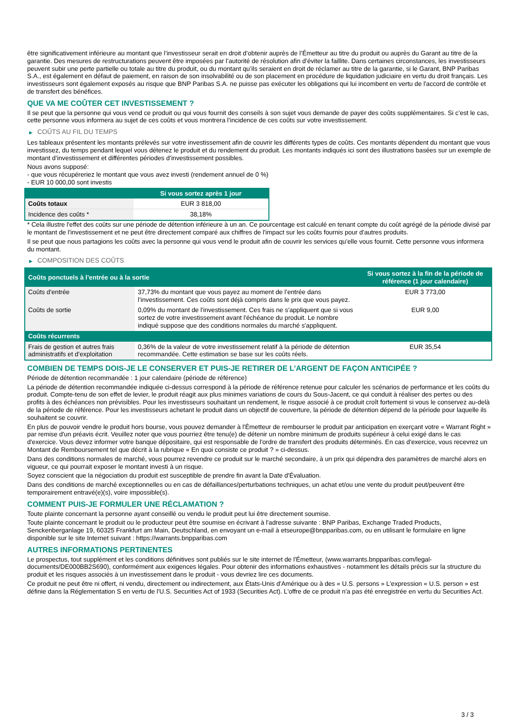être significativement inférieure au montant que l’investisseur serait en droit d’obtenir auprès de l’Émetteur au titre du produit ou auprès du Garant au titre de la garantie. Des mesures de restructurations peuvent être imposées par l’autorité de résolution afin d’éviter la faillite. Dans certaines circonstances, les investisseurs peuvent subir une perte partielle ou totale au titre du produit, ou du montant qu’ils seraient en droit de réclamer au titre de la garantie, si le Garant, BNP Paribas S.A., est également en défaut de paiement, en raison de son insolvabilité ou de son placement en procédure de liquidation judiciaire en vertu du droit français. Les investisseurs sont également exposés au risque que BNP Paribas S.A. ne puisse pas exécuter les obligations qui lui incombent en vertu de l'accord de contrôle et de transfert des bénéfices.
QUE VA ME COÛTER CET INVESTISSEMENT ?
Il se peut que la personne qui vous vend ce produit ou qui vous fournit des conseils à son sujet vous demande de payer des coûts supplémentaires. Si c’est le cas, cette personne vous informera au sujet de ces coûts et vous montrera l’incidence de ces coûts sur votre investissement.
▶ COÛTS AU FIL DU TEMPS
Les tableaux présentent les montants prélevés sur votre investissement afin de couvrir les différents types de coûts. Ces montants dépendent du montant que vous investissez, du temps pendant lequel vous détenez le produit et du rendement du produit. Les montants indiqués ici sont des illustrations basées sur un exemple de montant d’investissement et différentes périodes d’investissement possibles.
Nous avons supposé:
- que vous récupéreriez le montant que vous avez investi (rendement annuel de 0 %)
- EUR 10 000,00 sont investis
| | Si vous sortez après 1 jour |
| --- | --- |
| Coûts totaux | EUR 3 818,00 |
| Incidence des coûts * | 38,18% |
* Cela illustre l'effet des coûts sur une période de détention inférieure à un an. Ce pourcentage est calculé en tenant compte du coût agrégé de la période divisé par le montant de l'investissement et ne peut être directement comparé aux chiffres de l'impact sur les coûts fournis pour d'autres produits.
Il se peut que nous partagions les coûts avec la personne qui vous vend le produit afin de couvrir les services qu’elle vous fournit. Cette personne vous informera du montant.
▶ COMPOSITION DES COÛTS
| Coûts ponctuels à l’entrée ou à la sortie | | Si vous sortez à la fin de la période de référence (1 jour calendaire) |
| --- | --- | --- |
| Coûts d'entrée | 37,73% du montant que vous payez au moment de l’entrée dans l’investissement. Ces coûts sont déjà compris dans le prix que vous payez. | EUR 3 773,00 |
| Coûts de sortie | 0,09% du montant de l'investissement. Ces frais ne s'appliquent que si vous sortez de votre investissement avant l'échéance du produit. Le nombre indiqué suppose que des conditions normales du marché s'appliquent. | EUR 9,00 |
| Coûts récurrents | | |
| Frais de gestion et autres frais administratifs et d’exploitation | 0,36% de la valeur de votre investissement relatif à la période de détention recommandée. Cette estimation se base sur les coûts réels. | EUR 35,54 |
COMBIEN DE TEMPS DOIS-JE LE CONSERVER ET PUIS-JE RETIRER DE L’ARGENT DE FAÇON ANTICIPÉE ?
Période de détention recommandée : 1 jour calendaire (période de référence)
La période de détention recommandée indiquée ci-dessus correspond à la période de référence retenue pour calculer les scénarios de performance et les coûts du produit. Compte-tenu de son effet de levier, le produit réagit aux plus minimes variations de cours du Sous-Jacent, ce qui conduit à réaliser des pertes ou des profits à des échéances non prévisibles. Pour les investisseurs souhaitant un rendement, le risque associé à ce produit croît fortement si vous le conservez au-delà de la période de référence. Pour les investisseurs achetant le produit dans un objectif de couverture, la période de détention dépend de la période pour laquelle ils souhaitent se couvrir.
En plus de pouvoir vendre le produit hors bourse, vous pouvez demander à l'Émetteur de rembourser le produit par anticipation en exerçant votre « Warrant Right » par remise d'un préavis écrit. Veuillez noter que vous pourriez être tenu(e) de détenir un nombre minimum de produits supérieur à celui exigé dans le cas d'exercice. Vous devez informer votre banque dépositaire, qui est responsable de l'ordre de transfert des produits déterminés. En cas d'exercice, vous recevrez un Montant de Remboursement tel que décrit à la rubrique « En quoi consiste ce produit ? » ci-dessus.
Dans des conditions normales de marché, vous pourrez revendre ce produit sur le marché secondaire, à un prix qui dépendra des paramètres de marché alors en vigueur, ce qui pourrait exposer le montant investi à un risque.
Soyez conscient que la négociation du produit est susceptible de prendre fin avant la Date d'Évaluation.
Dans des conditions de marché exceptionnelles ou en cas de défaillances/perturbations techniques, un achat et/ou une vente du produit peut/peuvent être temporairement entravé(e)(s), voire impossible(s).
COMMENT PUIS-JE FORMULER UNE RÉCLAMATION ?
Toute plainte concernant la personne ayant conseillé ou vendu le produit peut lui être directement soumise.
Toute plainte concernant le produit ou le producteur peut être soumise en écrivant à l'adresse suivante : BNP Paribas, Exchange Traded Products, Senckenberganlage 19, 60325 Frankfurt am Main, Deutschland, en envoyant un e-mail à etseurope@bnpparibas.com, ou en utilisant le formulaire en ligne disponible sur le site Internet suivant : https://warrants.bnpparibas.com
AUTRES INFORMATIONS PERTINENTES
Le prospectus, tout supplément et les conditions définitives sont publiés sur le site internet de l'Émetteur, (www.warrants.bnpparibas.com/legal-documents/DE000BB2S690), conformément aux exigences légales. Pour obtenir des informations exhaustives - notamment les détails précis sur la structure du produit et les risques associés à un investissement dans le produit - vous devriez lire ces documents.
Ce produit ne peut être ni offert, ni vendu, directement ou indirectement, aux États-Unis d'Amérique ou à des « U.S. persons » L'expression « U.S. person » est définie dans la Réglementation S en vertu de l'U.S. Securities Act of 1933 (Securities Act). L'offre de ce produit n'a pas été enregistrée en vertu du Securities Act.
3 / 3